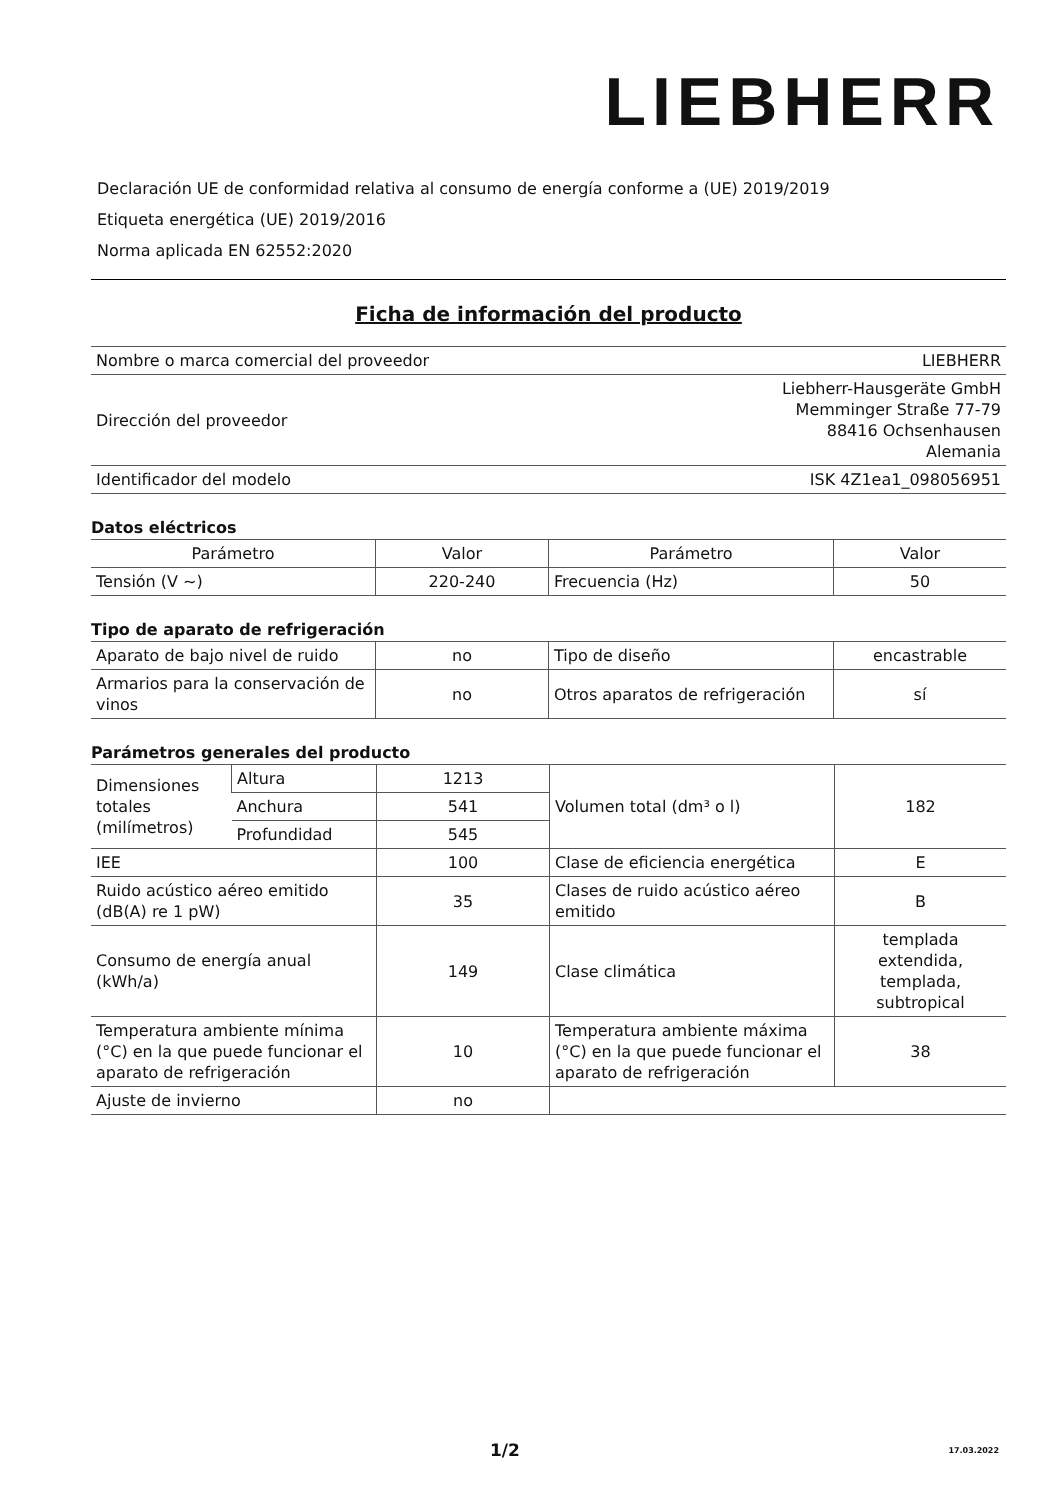LIEBHERR
Declaración UE de conformidad relativa al consumo de energía conforme a (UE) 2019/2019
Etiqueta energética (UE) 2019/2016
Norma aplicada EN 62552:2020
Ficha de información del producto
| Nombre o marca comercial del proveedor | LIEBHERR |
| Dirección del proveedor | Liebherr-Hausgeräte GmbH Memminger Straße 77-79 88416 Ochsenhausen Alemania |
| Identificador del modelo | ISK 4Z1ea1_098056951 |
Datos eléctricos
| Parámetro | Valor | Parámetro | Valor |
| --- | --- | --- | --- |
| Tensión (V ~) | 220-240 | Frecuencia (Hz) | 50 |
Tipo de aparato de refrigeración
| Aparato de bajo nivel de ruido | no | Tipo de diseño | encastrable |
| Armarios para la conservación de vinos | no | Otros aparatos de refrigeración | sí |
Parámetros generales del producto
| Dimensiones totales (milímetros) | Altura | 1213 | Volumen total (dm³ o l) | 182 |
| | Anchura | 541 | | |
| | Profundidad | 545 | | |
| IEE | | 100 | Clase de eficiencia energética | E |
| Ruido acústico aéreo emitido (dB(A) re 1 pW) | | 35 | Clases de ruido acústico aéreo emitido | B |
| Consumo de energía anual (kWh/a) | | 149 | Clase climática | templada extendida, templada, subtropical |
| Temperatura ambiente mínima (°C) en la que puede funcionar el aparato de refrigeración | | 10 | Temperatura ambiente máxima (°C) en la que puede funcionar el aparato de refrigeración | 38 |
| Ajuste de invierno | | no | | |
1/2 17.03.2022